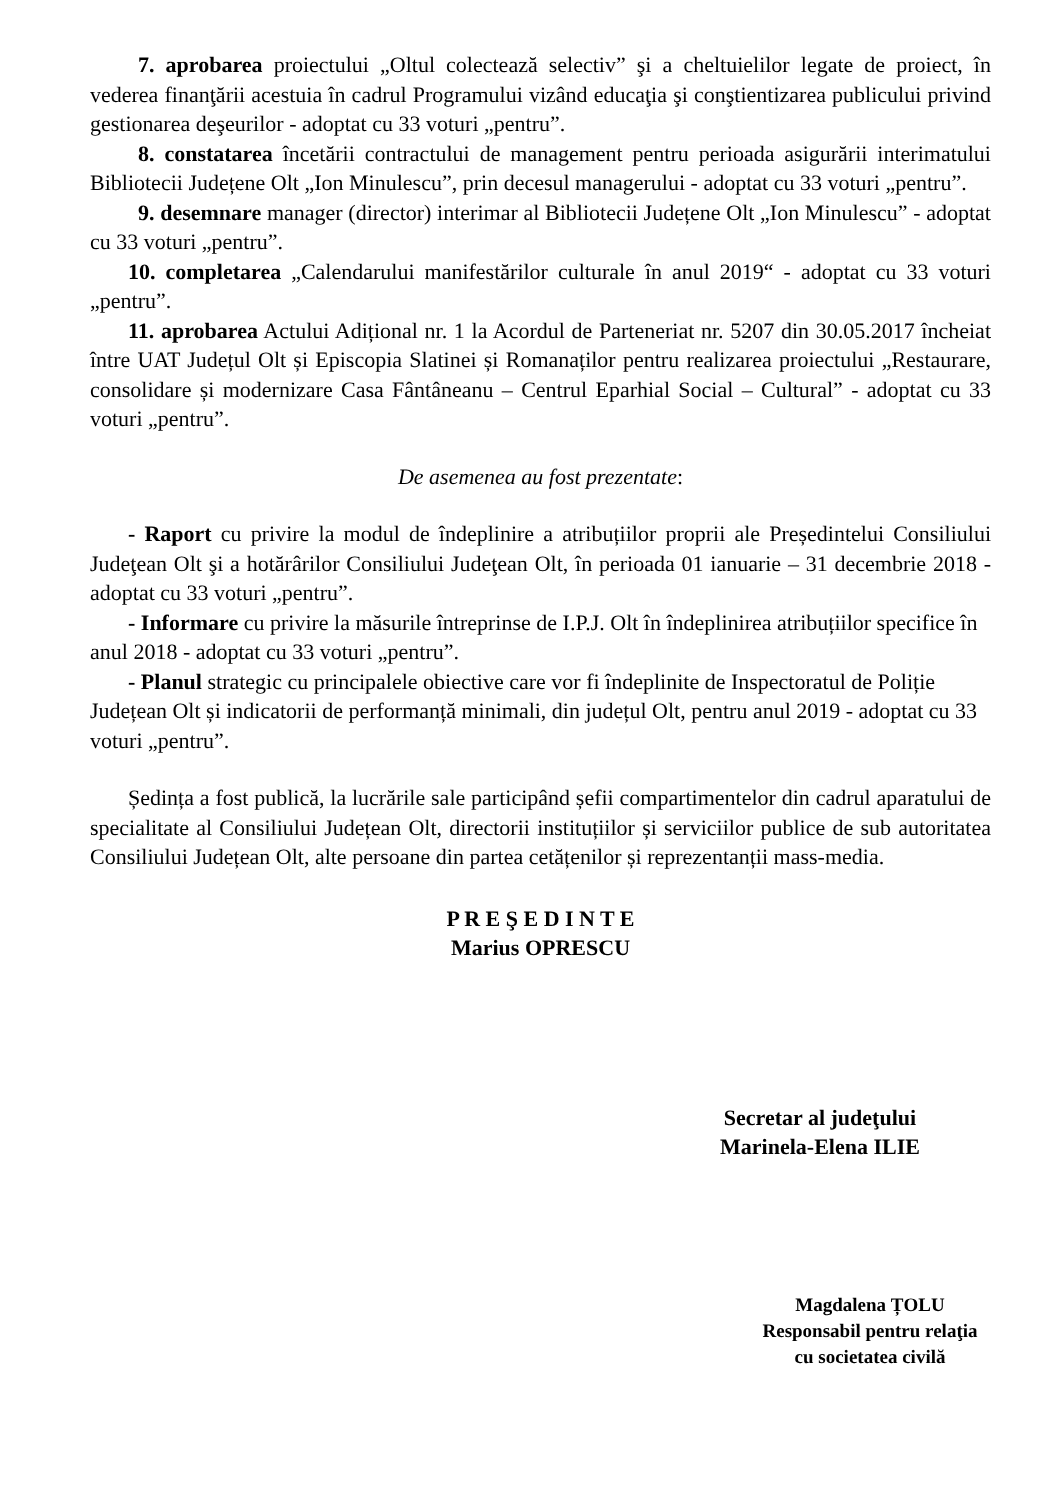7. aprobarea proiectului „Oltul colectează selectiv” şi a cheltuielilor legate de proiect, în vederea finanţării acestuia în cadrul Programului vizând educaţia şi conştientizarea publicului privind gestionarea deşeurilor - adoptat cu 33 voturi „pentru”.
8. constatarea încetării contractului de management pentru perioada asigurării interimatului Bibliotecii Județene Olt „Ion Minulescu”, prin decesul managerului - adoptat cu 33 voturi „pentru”.
9. desemnare manager (director) interimar al Bibliotecii Județene Olt „Ion Minulescu” - adoptat cu 33 voturi „pentru”.
10. completarea „Calendarului manifestărilor culturale în anul 2019“ - adoptat cu 33 voturi „pentru”.
11. aprobarea Actului Adițional nr. 1 la Acordul de Parteneriat nr. 5207 din 30.05.2017 încheiat între UAT Județul Olt și Episcopia Slatinei și Romanaților pentru realizarea proiectului „Restaurare, consolidare și modernizare Casa Fântâneanu – Centrul Eparhial Social – Cultural” - adoptat cu 33 voturi „pentru”.
De asemenea au fost prezentate:
- Raport cu privire la modul de îndeplinire a atribuțiilor proprii ale Președintelui Consiliului Judeţean Olt şi a hotărârilor Consiliului Judeţean Olt, în perioada 01 ianuarie – 31 decembrie 2018 - adoptat cu 33 voturi „pentru”.
- Informare cu privire la măsurile întreprinse de I.P.J. Olt în îndeplinirea atribuțiilor specifice în anul 2018 - adoptat cu 33 voturi „pentru”.
- Planul strategic cu principalele obiective care vor fi îndeplinite de Inspectoratul de Poliție Județean Olt și indicatorii de performanță minimali, din județul Olt, pentru anul 2019 - adoptat cu 33 voturi „pentru”.
Ședința a fost publică, la lucrările sale participând șefii compartimentelor din cadrul aparatului de specialitate al Consiliului Județean Olt, directorii instituțiilor și serviciilor publice de sub autoritatea Consiliului Județean Olt, alte persoane din partea cetățenilor și reprezentanții mass-media.
P R E Ş E D I N T E
Marius OPRESCU
Secretar al judeţului
Marinela-Elena ILIE
Magdalena ȚOLU
Responsabil pentru relaţia
cu societatea civilă